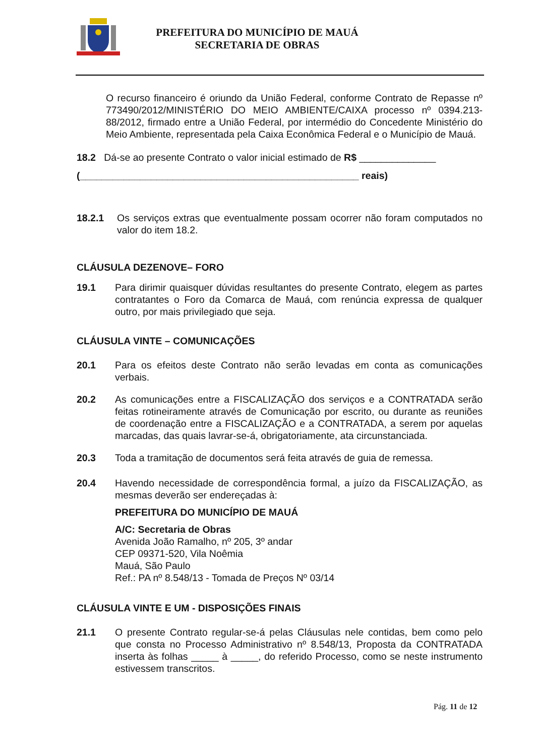PREFEITURA DO MUNICÍPIO DE MAUÁ
SECRETARIA DE OBRAS
O recurso financeiro é oriundo da União Federal, conforme Contrato de Repasse nº 773490/2012/MINISTÉRIO DO MEIO AMBIENTE/CAIXA processo nº 0394.213-88/2012, firmado entre a União Federal, por intermédio do Concedente Ministério do Meio Ambiente, representada pela Caixa Econômica Federal e o Município de Mauá.
18.2 Dá-se ao presente Contrato o valor inicial estimado de R$ ______________
(___________________________________________________ reais)
18.2.1 Os serviços extras que eventualmente possam ocorrer não foram computados no valor do item 18.2.
CLÁUSULA DEZENOVE– FORO
19.1 Para dirimir quaisquer dúvidas resultantes do presente Contrato, elegem as partes contratantes o Foro da Comarca de Mauá, com renúncia expressa de qualquer outro, por mais privilegiado que seja.
CLÁUSULA VINTE – COMUNICAÇÕES
20.1 Para os efeitos deste Contrato não serão levadas em conta as comunicações verbais.
20.2 As comunicações entre a FISCALIZAÇÃO dos serviços e a CONTRATADA serão feitas rotineiramente através de Comunicação por escrito, ou durante as reuniões de coordenação entre a FISCALIZAÇÃO e a CONTRATADA, a serem por aquelas marcadas, das quais lavrar-se-á, obrigatoriamente, ata circunstanciada.
20.3 Toda a tramitação de documentos será feita através de guia de remessa.
20.4 Havendo necessidade de correspondência formal, a juízo da FISCALIZAÇÃO, as mesmas deverão ser endereçadas à:
PREFEITURA DO MUNICÍPIO DE MAUÁ
A/C: Secretaria de Obras
Avenida João Ramalho, nº 205, 3º andar
CEP 09371-520, Vila Noêmia
Mauá, São Paulo
Ref.: PA nº 8.548/13 - Tomada de Preços Nº 03/14
CLÁUSULA VINTE E UM - DISPOSIÇÕES FINAIS
21.1 O presente Contrato regular-se-á pelas Cláusulas nele contidas, bem como pelo que consta no Processo Administrativo nº 8.548/13, Proposta da CONTRATADA inserta às folhas _____ à _____, do referido Processo, como se neste instrumento estivessem transcritos.
Pág. 11 de 12